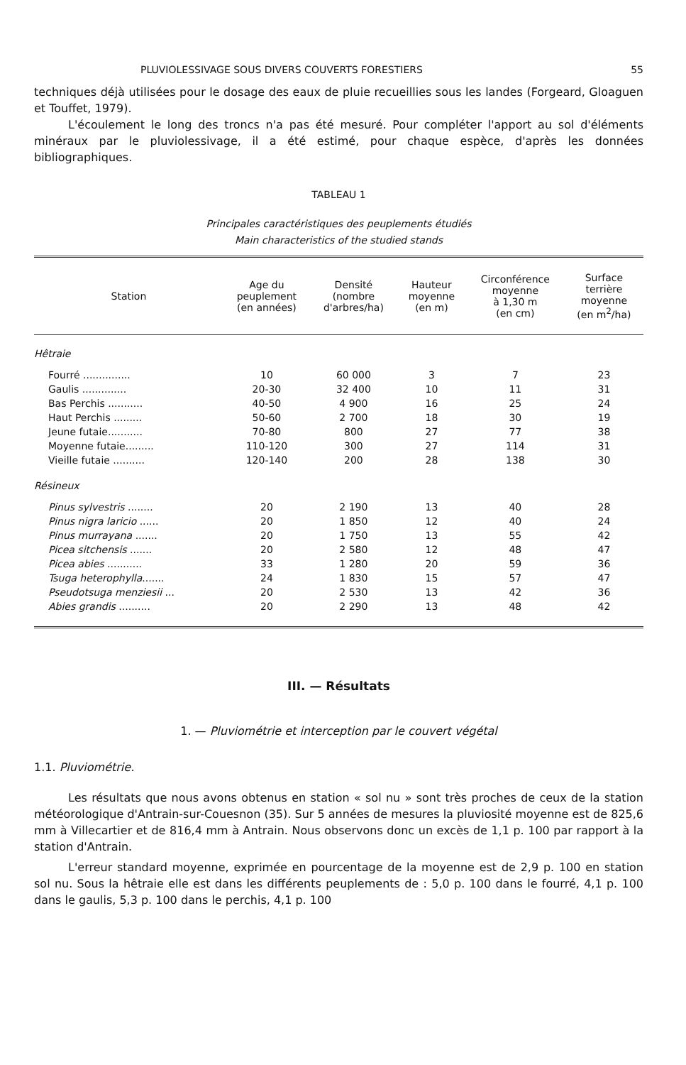PLUVIOLESSIVAGE SOUS DIVERS COUVERTS FORESTIERS 55
techniques déjà utilisées pour le dosage des eaux de pluie recueillies sous les landes (Forgeard, Gloaguen et Touffet, 1979).
L'écoulement le long des troncs n'a pas été mesuré. Pour compléter l'apport au sol d'éléments minéraux par le pluviolessivage, il a été estimé, pour chaque espèce, d'après les données bibliographiques.
TABLEAU 1
Principales caractéristiques des peuplements étudiés
Main characteristics of the studied stands
| Station | Age du peuplement (en années) | Densité (nombre d'arbres/ha) | Hauteur moyenne (en m) | Circonférence moyenne à 1,30 m (en cm) | Surface terrière moyenne (en m<sup>2</sup>/ha) |
| --- | --- | --- | --- | --- | --- |
| Hêtraie | | | | | |
| Fourré ............... | 10 | 60 000 | 3 | 7 | 23 |
| Gaulis .............. | 20-30 | 32 400 | 10 | 11 | 31 |
| Bas Perchis ........... | 40-50 | 4 900 | 16 | 25 | 24 |
| Haut Perchis ......... | 50-60 | 2 700 | 18 | 30 | 19 |
| Jeune futaie........... | 70-80 | 800 | 27 | 77 | 38 |
| Moyenne futaie......... | 110-120 | 300 | 27 | 114 | 31 |
| Vieille futaie .......... | 120-140 | 200 | 28 | 138 | 30 |
| Résineux | | | | | |
| Pinus sylvestris ........ | 20 | 2 190 | 13 | 40 | 28 |
| Pinus nigra laricio ...... | 20 | 1 850 | 12 | 40 | 24 |
| Pinus murrayana ....... | 20 | 1 750 | 13 | 55 | 42 |
| Picea sitchensis ....... | 20 | 2 580 | 12 | 48 | 47 |
| Picea abies ........... | 33 | 1 280 | 20 | 59 | 36 |
| Tsuga heterophylla ....... | 24 | 1 830 | 15 | 57 | 47 |
| Pseudotsuga menziesii ... | 20 | 2 530 | 13 | 42 | 36 |
| Abies grandis .......... | 20 | 2 290 | 13 | 48 | 42 |
III. — Résultats
1. — Pluviométrie et interception par le couvert végétal
1.1. Pluviométrie.
Les résultats que nous avons obtenus en station « sol nu » sont très proches de ceux de la station météorologique d'Antrain-sur-Couesnon (35). Sur 5 années de mesures la pluviosité moyenne est de 825,6 mm à Villecartier et de 816,4 mm à Antrain. Nous observons donc un excès de 1,1 p. 100 par rapport à la station d'Antrain.
L'erreur standard moyenne, exprimée en pourcentage de la moyenne est de 2,9 p. 100 en station sol nu. Sous la hêtraie elle est dans les différents peuplements de : 5,0 p. 100 dans le fourré, 4,1 p. 100 dans le gaulis, 5,3 p. 100 dans le perchis, 4,1 p. 100